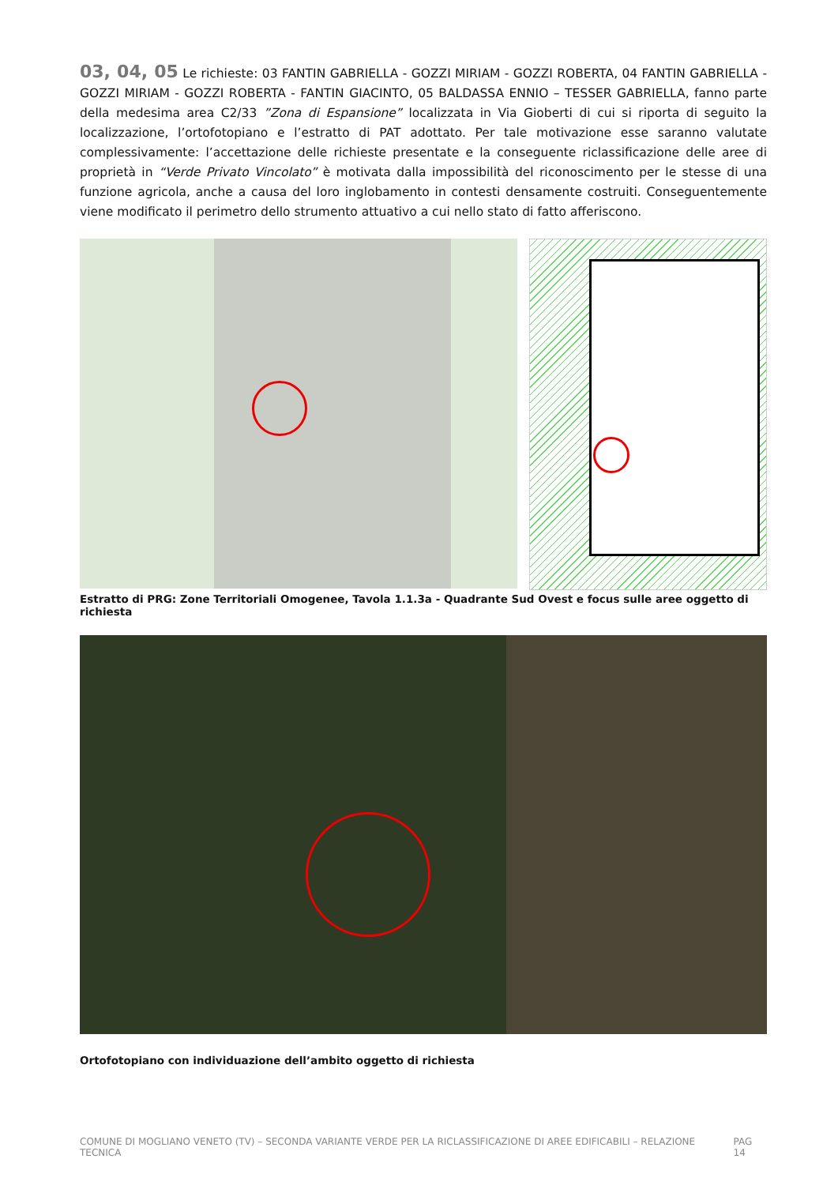03, 04, 05 Le richieste: 03 FANTIN GABRIELLA - GOZZI MIRIAM - GOZZI ROBERTA, 04 FANTIN GABRIELLA - GOZZI MIRIAM - GOZZI ROBERTA - FANTIN GIACINTO, 05 BALDASSA ENNIO – TESSER GABRIELLA, fanno parte della medesima area C2/33 ”Zona di Espansione” localizzata in Via Gioberti di cui si riporta di seguito la localizzazione, l’ortofotopiano e l’estratto di PAT adottato. Per tale motivazione esse saranno valutate complessivamente: l’accettazione delle richieste presentate e la conseguente riclassificazione delle aree di proprietà in “Verde Privato Vincolato” è motivata dalla impossibilità del riconoscimento per le stesse di una funzione agricola, anche a causa del loro inglobamento in contesti densamente costruiti. Conseguentemente viene modificato il perimetro dello strumento attuativo a cui nello stato di fatto afferiscono.
Estratto di PRG: Zone Territoriali Omogenee, Tavola 1.1.3a - Quadrante Sud Ovest e focus sulle aree oggetto di richiesta
Ortofotopiano con individuazione dell’ambito oggetto di richiesta
COMUNE DI MOGLIANO VENETO (TV) – SECONDA VARIANTE VERDE PER LA RICLASSIFICAZIONE DI AREE EDIFICABILI – RELAZIONE TECNICA PAG 14